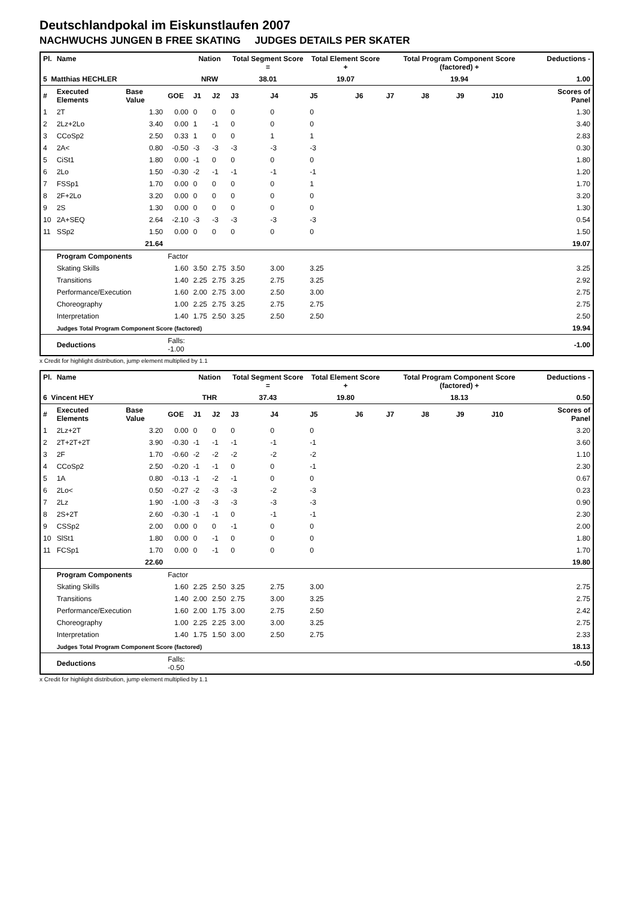Deutschlandpokal im Eiskunstlaufen 2007
NACHWUCHS JUNGEN B FREE SKATING JUDGES DETAILS PER SKATER
| Pl. | Name | | | Nation | | Total Segment Score = | | Total Element Score + | | Total Program Component Score (factored) + | | | | Deductions - |
| --- | --- | --- | --- | --- | --- | --- | --- | --- | --- | --- | --- | --- | --- | --- |
| 5 Matthias HECHLER | | | | NRW | | 38.01 | | 19.07 | | 19.94 | | | | 1.00 |
| # | Executed Elements | Base Value | GOE | J1 | J2 | J3 | J4 | J5 | J6 | J7 | J8 | J9 | J10 | Scores of Panel |
| 1 | 2T | 1.30 | 0.00 | 0 | 0 | 0 | 0 | 0 | | | | | | 1.30 |
| 2 | 2Lz+2Lo | 3.40 | 0.00 | 1 | -1 | 0 | 0 | 0 | | | | | | 3.40 |
| 3 | CCoSp2 | 2.50 | 0.33 | 1 | 0 | 0 | 1 | 1 | | | | | | 2.83 |
| 4 | 2A< | 0.80 | -0.50 | -3 | -3 | -3 | -3 | -3 | | | | | | 0.30 |
| 5 | CiSt1 | 1.80 | 0.00 | -1 | 0 | 0 | 0 | 0 | | | | | | 1.80 |
| 6 | 2Lo | 1.50 | -0.30 | -2 | -1 | -1 | -1 | -1 | | | | | | 1.20 |
| 7 | FSSp1 | 1.70 | 0.00 | 0 | 0 | 0 | 0 | 1 | | | | | | 1.70 |
| 8 | 2F+2Lo | 3.20 | 0.00 | 0 | 0 | 0 | 0 | 0 | | | | | | 3.20 |
| 9 | 2S | 1.30 | 0.00 | 0 | 0 | 0 | 0 | 0 | | | | | | 1.30 |
| 10 | 2A+SEQ | 2.64 | -2.10 | -3 | -3 | -3 | -3 | -3 | | | | | | 0.54 |
| 11 | SSp2 | 1.50 | 0.00 | 0 | 0 | 0 | 0 | 0 | | | | | | 1.50 |
| | | 21.64 | | | | | | | | | | | | 19.07 |
| | Program Components | | Factor | | | | | | | | | | | |
| | Skating Skills | | 1.60 | 3.50 | 2.75 | 3.50 | 3.00 | 3.25 | | | | | | 3.25 |
| | Transitions | | 1.40 | 2.25 | 2.75 | 3.25 | 2.75 | 3.25 | | | | | | 2.92 |
| | Performance/Execution | | 1.60 | 2.00 | 2.75 | 3.00 | 2.50 | 3.00 | | | | | | 2.75 |
| | Choreography | | 1.00 | 2.25 | 2.75 | 3.25 | 2.75 | 2.75 | | | | | | 2.75 |
| | Interpretation | | 1.40 | 1.75 | 2.50 | 3.25 | 2.50 | 2.50 | | | | | | 2.50 |
| | Judges Total Program Component Score (factored) | | | | | | | | | | | | | 19.94 |
| | Deductions | | Falls: -1.00 | | | | | | | | | | | -1.00 |
x Credit for highlight distribution, jump element multiplied by 1.1
| Pl. | Name | | | Nation | | Total Segment Score = | | Total Element Score + | | Total Program Component Score (factored) + | | | | Deductions - |
| --- | --- | --- | --- | --- | --- | --- | --- | --- | --- | --- | --- | --- | --- | --- |
| 6 Vincent HEY | | | | THR | | 37.43 | | 19.80 | | 18.13 | | | | 0.50 |
| # | Executed Elements | Base Value | GOE | J1 | J2 | J3 | J4 | J5 | J6 | J7 | J8 | J9 | J10 | Scores of Panel |
| 1 | 2Lz+2T | 3.20 | 0.00 | 0 | 0 | 0 | 0 | 0 | | | | | | 3.20 |
| 2 | 2T+2T+2T | 3.90 | -0.30 | -1 | -1 | -1 | -1 | -1 | | | | | | 3.60 |
| 3 | 2F | 1.70 | -0.60 | -2 | -2 | -2 | -2 | -2 | | | | | | 1.10 |
| 4 | CCoSp2 | 2.50 | -0.20 | -1 | -1 | 0 | 0 | -1 | | | | | | 2.30 |
| 5 | 1A | 0.80 | -0.13 | -1 | -2 | -1 | 0 | 0 | | | | | | 0.67 |
| 6 | 2Lo< | 0.50 | -0.27 | -2 | -3 | -3 | -2 | -3 | | | | | | 0.23 |
| 7 | 2Lz | 1.90 | -1.00 | -3 | -3 | -3 | -3 | -3 | | | | | | 0.90 |
| 8 | 2S+2T | 2.60 | -0.30 | -1 | -1 | 0 | -1 | -1 | | | | | | 2.30 |
| 9 | CSSp2 | 2.00 | 0.00 | 0 | 0 | -1 | 0 | 0 | | | | | | 2.00 |
| 10 | SlSt1 | 1.80 | 0.00 | 0 | -1 | 0 | 0 | 0 | | | | | | 1.80 |
| 11 | FCSp1 | 1.70 | 0.00 | 0 | -1 | 0 | 0 | 0 | | | | | | 1.70 |
| | | 22.60 | | | | | | | | | | | | 19.80 |
| | Program Components | | Factor | | | | | | | | | | | |
| | Skating Skills | | 1.60 | 2.25 | 2.50 | 3.25 | 2.75 | 3.00 | | | | | | 2.75 |
| | Transitions | | 1.40 | 2.00 | 2.50 | 2.75 | 3.00 | 3.25 | | | | | | 2.75 |
| | Performance/Execution | | 1.60 | 2.00 | 1.75 | 3.00 | 2.75 | 2.50 | | | | | | 2.42 |
| | Choreography | | 1.00 | 2.25 | 2.25 | 3.00 | 3.00 | 3.25 | | | | | | 2.75 |
| | Interpretation | | 1.40 | 1.75 | 1.50 | 3.00 | 2.50 | 2.75 | | | | | | 2.33 |
| | Judges Total Program Component Score (factored) | | | | | | | | | | | | | 18.13 |
| | Deductions | | Falls: -0.50 | | | | | | | | | | | -0.50 |
x Credit for highlight distribution, jump element multiplied by 1.1